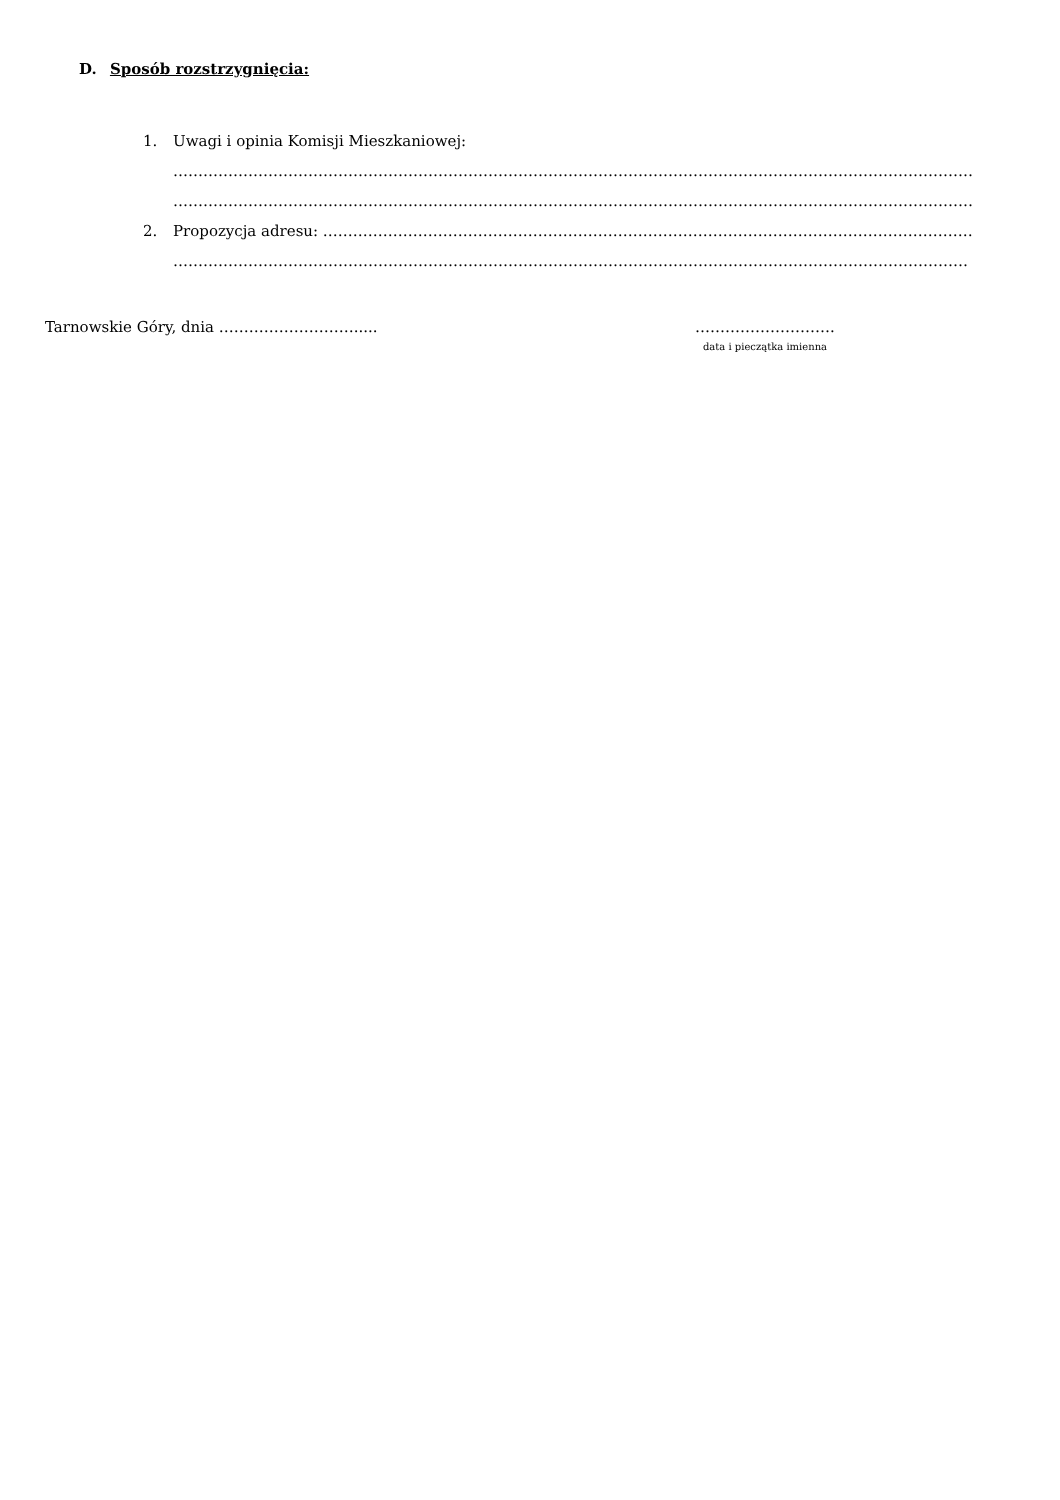D. Sposób rozstrzygnięcia:
1. Uwagi i opinia Komisji Mieszkaniowej:
………………………………………………………………………………………………………………………………………………
………………………………………………………………………………………………………………………………………………
2. Propozycja adresu: ………………………………………………………………………………………………………………………………
………………………………………………………………………………………………………………………………………………
Tarnowskie Góry, dnia ………………………..... ……………………….
data i pieczątka imienna